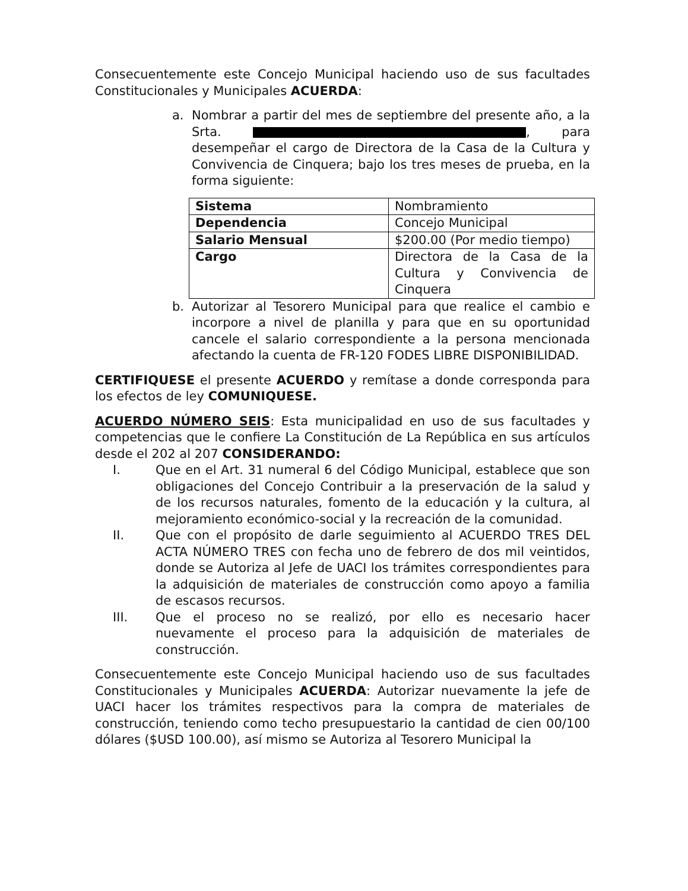Consecuentemente este Concejo Municipal haciendo uso de sus facultades Constitucionales y Municipales ACUERDA:
a. Nombrar a partir del mes de septiembre del presente año, a la Srta. , para desempeñar el cargo de Directora de la Casa de la Cultura y Convivencia de Cinquera; bajo los tres meses de prueba, en la forma siguiente:
| Sistema | Nombramiento |
| Dependencia | Concejo Municipal |
| Salario Mensual | $200.00 (Por medio tiempo) |
| Cargo | Directora de la Casa de la Cultura y Convivencia de Cinquera |
b. Autorizar al Tesorero Municipal para que realice el cambio e incorpore a nivel de planilla y para que en su oportunidad cancele el salario correspondiente a la persona mencionada afectando la cuenta de FR-120 FODES LIBRE DISPONIBILIDAD.
CERTIFIQUESE el presente ACUERDO y remítase a donde corresponda para los efectos de ley COMUNIQUESE.
ACUERDO NÚMERO SEIS: Esta municipalidad en uso de sus facultades y competencias que le confiere La Constitución de La República en sus artículos desde el 202 al 207 CONSIDERANDO:
I. Que en el Art. 31 numeral 6 del Código Municipal, establece que son obligaciones del Concejo Contribuir a la preservación de la salud y de los recursos naturales, fomento de la educación y la cultura, al mejoramiento económico-social y la recreación de la comunidad.
II. Que con el propósito de darle seguimiento al ACUERDO TRES DEL ACTA NÚMERO TRES con fecha uno de febrero de dos mil veintidos, donde se Autoriza al Jefe de UACI los trámites correspondientes para la adquisición de materiales de construcción como apoyo a familia de escasos recursos.
III. Que el proceso no se realizó, por ello es necesario hacer nuevamente el proceso para la adquisición de materiales de construcción.
Consecuentemente este Concejo Municipal haciendo uso de sus facultades Constitucionales y Municipales ACUERDA: Autorizar nuevamente la jefe de UACI hacer los trámites respectivos para la compra de materiales de construcción, teniendo como techo presupuestario la cantidad de cien 00/100 dólares ($USD 100.00), así mismo se Autoriza al Tesorero Municipal la